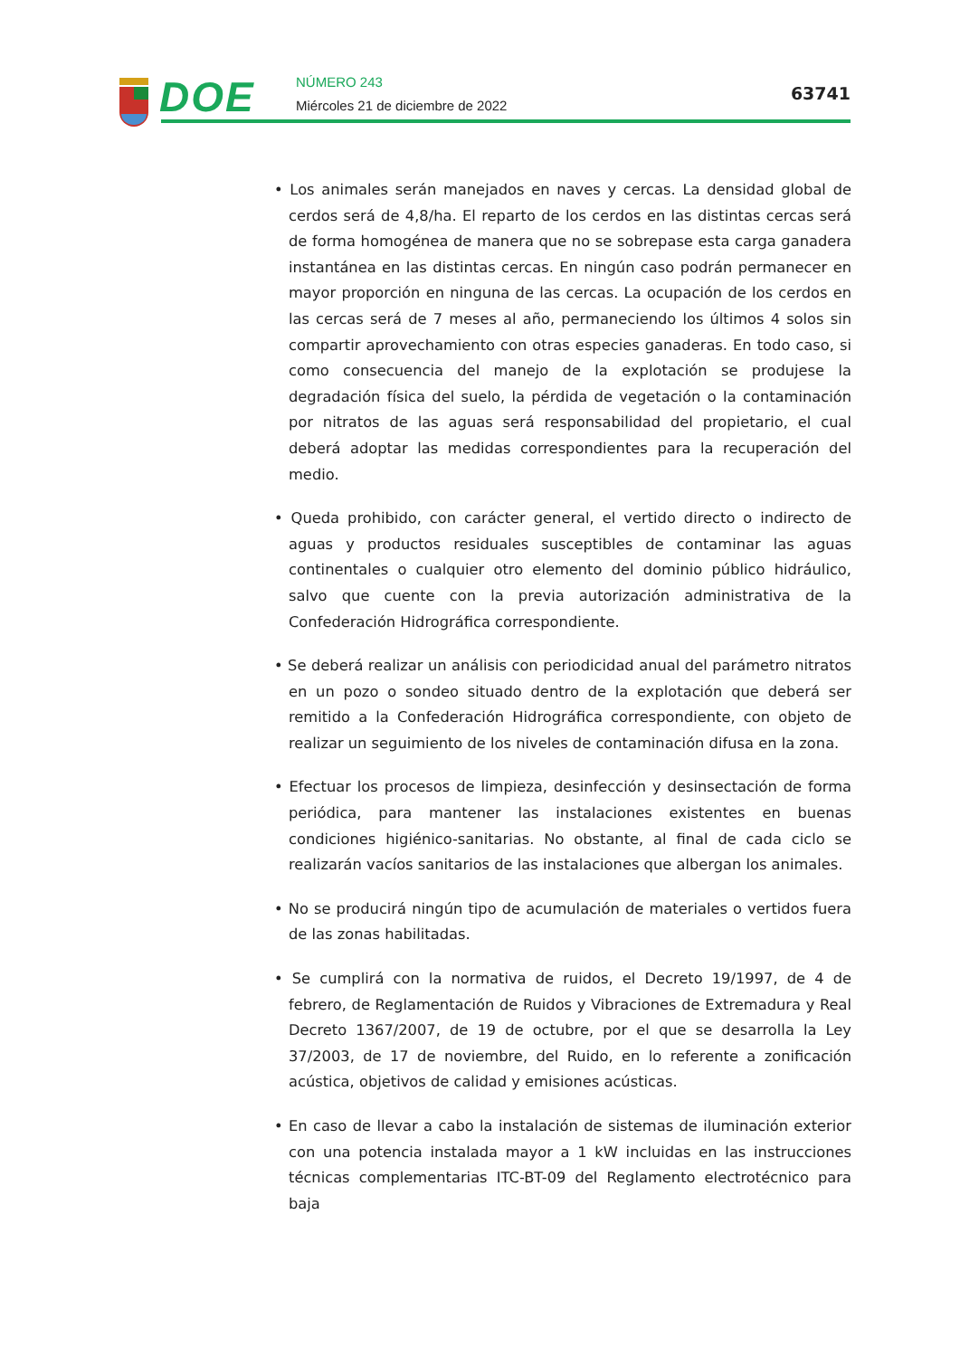DOE NÚMERO 243
Miércoles 21 de diciembre de 2022
63741
• Los animales serán manejados en naves y cercas. La densidad global de cerdos será de 4,8/ha. El reparto de los cerdos en las distintas cercas será de forma homogénea de manera que no se sobrepase esta carga ganadera instantánea en las distintas cercas. En ningún caso podrán permanecer en mayor proporción en ninguna de las cercas. La ocupación de los cerdos en las cercas será de 7 meses al año, permaneciendo los últimos 4 solos sin compartir aprovechamiento con otras especies ganaderas. En todo caso, si como consecuencia del manejo de la explotación se produjese la degradación física del suelo, la pérdida de vegetación o la contaminación por nitratos de las aguas será responsabilidad del propietario, el cual deberá adoptar las medidas correspondientes para la recuperación del medio.
• Queda prohibido, con carácter general, el vertido directo o indirecto de aguas y productos residuales susceptibles de contaminar las aguas continentales o cualquier otro elemento del dominio público hidráulico, salvo que cuente con la previa autorización administrativa de la Confederación Hidrográfica correspondiente.
• Se deberá realizar un análisis con periodicidad anual del parámetro nitratos en un pozo o sondeo situado dentro de la explotación que deberá ser remitido a la Confederación Hidrográfica correspondiente, con objeto de realizar un seguimiento de los niveles de contaminación difusa en la zona.
• Efectuar los procesos de limpieza, desinfección y desinsectación de forma periódica, para mantener las instalaciones existentes en buenas condiciones higiénico-sanitarias. No obstante, al final de cada ciclo se realizarán vacíos sanitarios de las instalaciones que albergan los animales.
• No se producirá ningún tipo de acumulación de materiales o vertidos fuera de las zonas habilitadas.
• Se cumplirá con la normativa de ruidos, el Decreto 19/1997, de 4 de febrero, de Reglamentación de Ruidos y Vibraciones de Extremadura y Real Decreto 1367/2007, de 19 de octubre, por el que se desarrolla la Ley 37/2003, de 17 de noviembre, del Ruido, en lo referente a zonificación acústica, objetivos de calidad y emisiones acústicas.
• En caso de llevar a cabo la instalación de sistemas de iluminación exterior con una potencia instalada mayor a 1 kW incluidas en las instrucciones técnicas complementarias ITC-BT-09 del Reglamento electrotécnico para baja